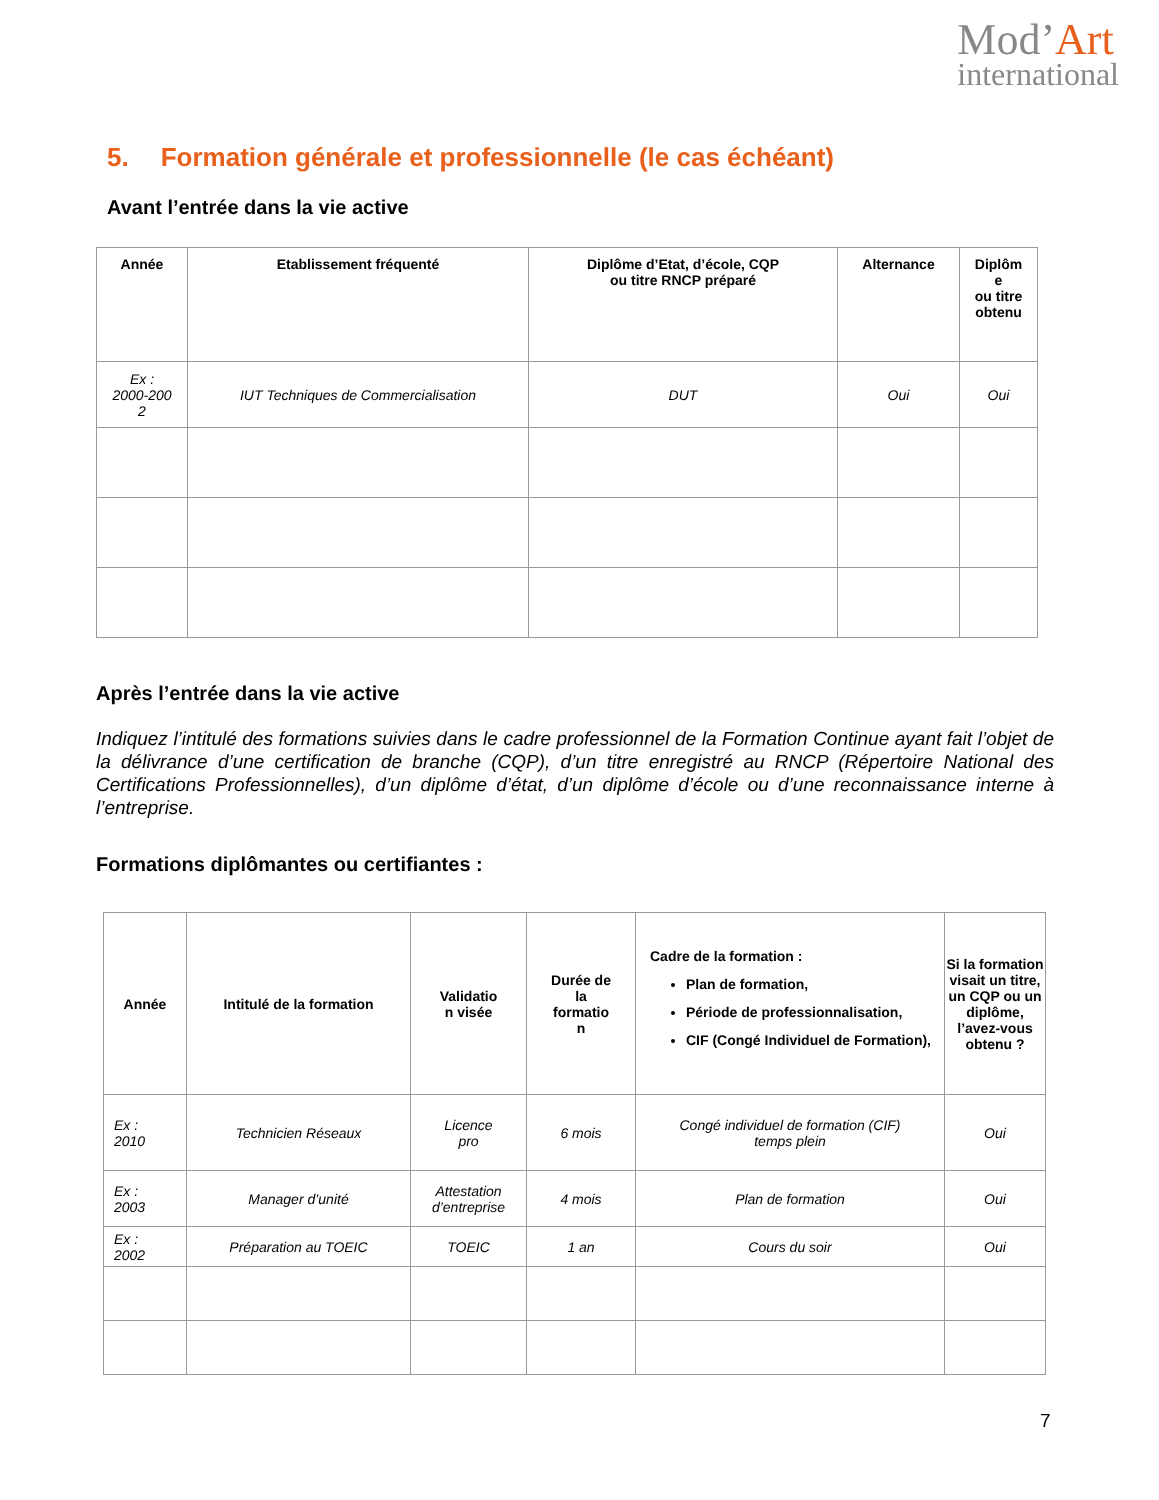Mod’Art
international
5. Formation générale et professionnelle (le cas échéant)
Avant l’entrée dans la vie active
| Année | Etablissement fréquenté | Diplôme d’Etat, d’école, CQP ou titre RNCP préparé | Alternance | Diplôm e ou titre obtenu |
| --- | --- | --- | --- | --- |
| Ex : 2000-200 2 | IUT Techniques de Commercialisation | DUT | Oui | Oui |
Après l’entrée dans la vie active
Indiquez l’intitulé des formations suivies dans le cadre professionnel de la Formation Continue ayant fait l’objet de la délivrance d’une certification de branche (CQP), d’un titre enregistré au RNCP (Répertoire National des Certifications Professionnelles), d’un diplôme d’état, d’un diplôme d’école ou d’une reconnaissance interne à l’entreprise.
Formations diplômantes ou certifiantes :
| Année | Intitulé de la formation | Validatio n visée | Durée de la formatio n | Cadre de la formation : Plan de formation, Période de professionnalisation, CIF (Congé Individuel de Formation), | Si la formation visait un titre, un CQP ou un diplôme, l’avez-vous obtenu ? |
| --- | --- | --- | --- | --- | --- |
| Ex : 2010 | Technicien Réseaux | Licence pro | 6 mois | Congé individuel de formation (CIF) temps plein | Oui |
| Ex : 2003 | Manager d’unité | Attestation d’entreprise | 4 mois | Plan de formation | Oui |
| Ex : 2002 | Préparation au TOEIC | TOEIC | 1 an | Cours du soir | Oui |
7